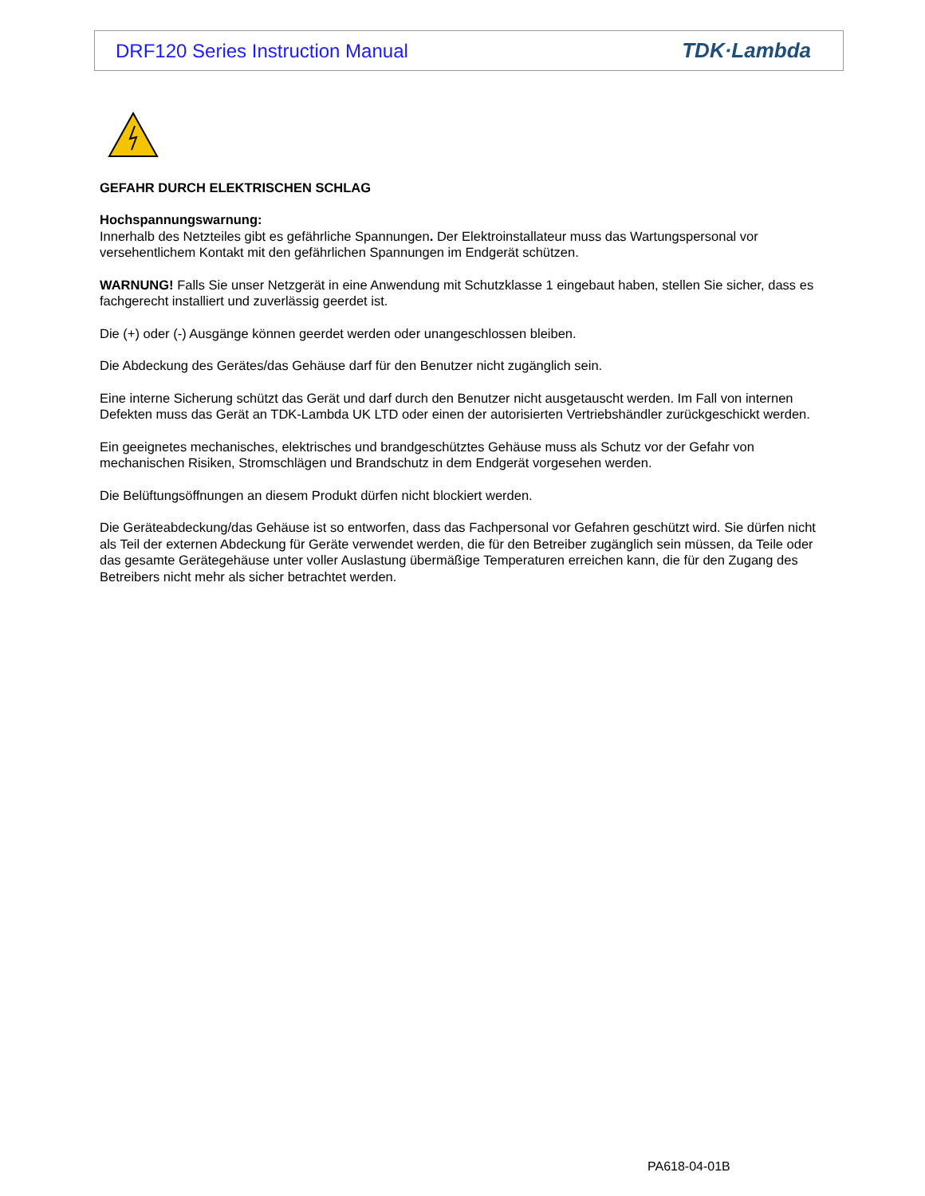DRF120 Series Instruction Manual TDK·Lambda
GEFAHR DURCH ELEKTRISCHEN SCHLAG
Hochspannungswarnung:
Innerhalb des Netzteiles gibt es gefährliche Spannungen. Der Elektroinstallateur muss das Wartungspersonal vor versehentlichem Kontakt mit den gefährlichen Spannungen im Endgerät schützen.
WARNUNG! Falls Sie unser Netzgerät in eine Anwendung mit Schutzklasse 1 eingebaut haben, stellen Sie sicher, dass es fachgerecht installiert und zuverlässig geerdet ist.
Die (+) oder (-) Ausgänge können geerdet werden oder unangeschlossen bleiben.
Die Abdeckung des Gerätes/das Gehäuse darf für den Benutzer nicht zugänglich sein.
Eine interne Sicherung schützt das Gerät und darf durch den Benutzer nicht ausgetauscht werden. Im Fall von internen Defekten muss das Gerät an TDK-Lambda UK LTD oder einen der autorisierten Vertriebshändler zurückgeschickt werden.
Ein geeignetes mechanisches, elektrisches und brandgeschütztes Gehäuse muss als Schutz vor der Gefahr von mechanischen Risiken, Stromschlägen und Brandschutz in dem Endgerät vorgesehen werden.
Die Belüftungsöffnungen an diesem Produkt dürfen nicht blockiert werden.
Die Geräteabdeckung/das Gehäuse ist so entworfen, dass das Fachpersonal vor Gefahren geschützt wird. Sie dürfen nicht als Teil der externen Abdeckung für Geräte verwendet werden, die für den Betreiber zugänglich sein müssen, da Teile oder das gesamte Gerätegehäuse unter voller Auslastung übermäßige Temperaturen erreichen kann, die für den Zugang des Betreibers nicht mehr als sicher betrachtet werden.
PA618-04-01B